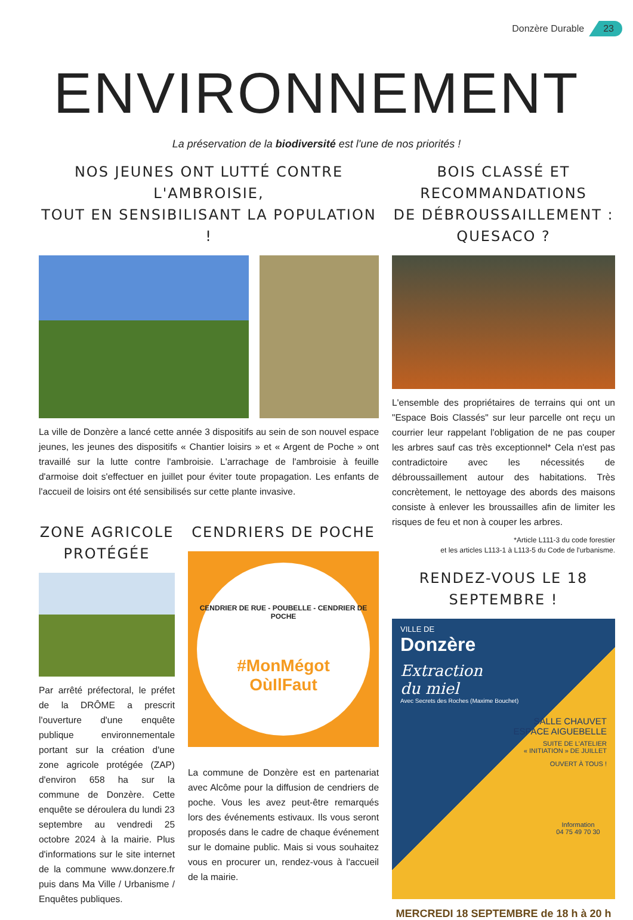Donzère Durable 23
ENVIRONNEMENT
La préservation de la biodiversité est l'une de nos priorités !
NOS JEUNES ONT LUTTÉ CONTRE L'AMBROISIE,
TOUT EN SENSIBILISANT LA POPULATION !
La ville de Donzère a lancé cette année 3 dispositifs au sein de son nouvel espace jeunes, les jeunes des dispositifs « Chantier loisirs » et « Argent de Poche » ont travaillé sur la lutte contre l'ambroisie. L'arrachage de l'ambroisie à feuille d'armoise doit s'effectuer en juillet pour éviter toute propagation. Les enfants de l'accueil de loisirs ont été sensibilisés sur cette plante invasive.
ZONE AGRICOLE PROTÉGÉE
Par arrêté préfectoral, le préfet de la DRÔME a prescrit l'ouverture d'une enquête publique environnementale portant sur la création d'une zone agricole protégée (ZAP) d'environ 658 ha sur la commune de Donzère. Cette enquête se déroulera du lundi 23 septembre au vendredi 25 octobre 2024 à la mairie. Plus d'informations sur le site internet de la commune www.donzere.fr puis dans Ma Ville / Urbanisme / Enquêtes publiques.
CENDRIERS DE POCHE
CENDRIER DE RUE - POUBELLE - CENDRIER DE POCHE
#MonMégot
OùIlFaut
La commune de Donzère est en partenariat avec Alcôme pour la diffusion de cendriers de poche. Vous les avez peut-être remarqués lors des événements estivaux. Ils vous seront proposés dans le cadre de chaque événement sur le domaine public. Mais si vous souhaitez vous en procurer un, rendez-vous à l'accueil de la mairie.
BOIS CLASSÉ ET RECOMMANDATIONS
DE DÉBROUSSAILLEMENT : QUESACO ?
L'ensemble des propriétaires de terrains qui ont un "Espace Bois Classés" sur leur parcelle ont reçu un courrier leur rappelant l'obligation de ne pas couper les arbres sauf cas très exceptionnel* Cela n'est pas contradictoire avec les nécessités de débroussaillement autour des habitations. Très concrètement, le nettoyage des abords des maisons consiste à enlever les broussailles afin de limiter les risques de feu et non à couper les arbres.
*Article L111-3 du code forestier
et les articles L113-1 à L113-5 du Code de l'urbanisme.
RENDEZ-VOUS LE 18 SEPTEMBRE !
VILLE DE
Donzère
Extraction
du miel
Avec Secrets des Roches (Maxime Bouchet)
SALLE CHAUVET
ESPACE AIGUEBELLE
SUITE DE L'ATELIER
« INITIATION » DE JUILLET
OUVERT À TOUS !
Information
04 75 49 70 30
MERCREDI 18 SEPTEMBRE de 18 h à 20 h